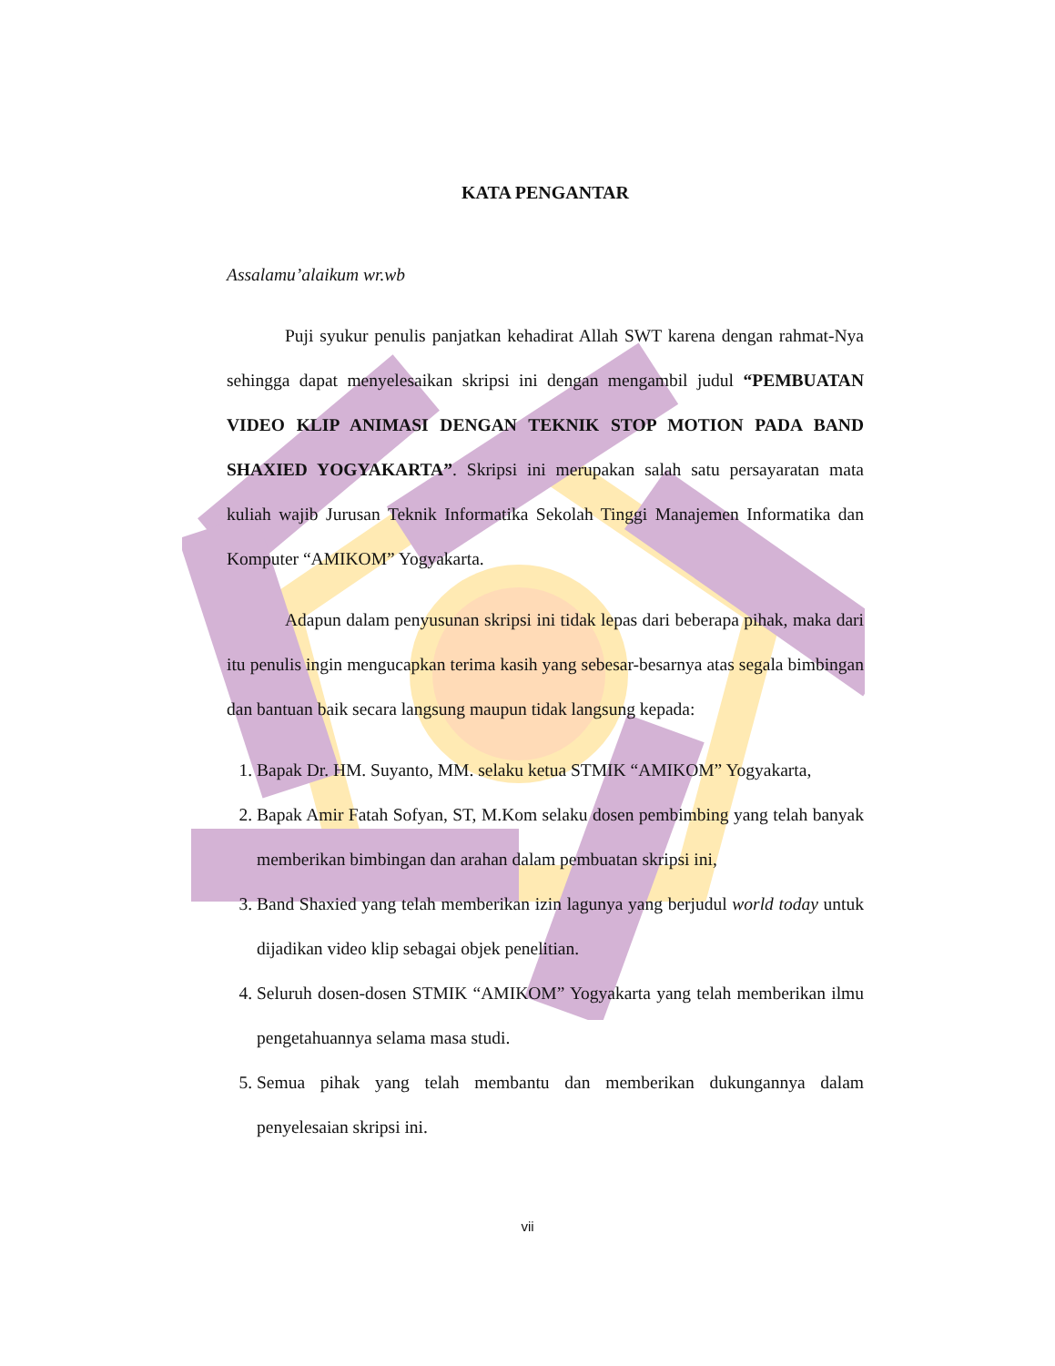KATA PENGANTAR
Assalamu’alaikum wr.wb
Puji syukur penulis panjatkan kehadirat Allah SWT karena dengan rahmat-Nya sehingga dapat menyelesaikan skripsi ini dengan mengambil judul “PEMBUATAN VIDEO KLIP ANIMASI DENGAN TEKNIK STOP MOTION PADA BAND SHAXIED YOGYAKARTA”. Skripsi ini merupakan salah satu persayaratan mata kuliah wajib Jurusan Teknik Informatika Sekolah Tinggi Manajemen Informatika dan Komputer “AMIKOM” Yogyakarta.
Adapun dalam penyusunan skripsi ini tidak lepas dari beberapa pihak, maka dari itu penulis ingin mengucapkan terima kasih yang sebesar-besarnya atas segala bimbingan dan bantuan baik secara langsung maupun tidak langsung kepada:
1. Bapak Dr. HM. Suyanto, MM. selaku ketua STMIK “AMIKOM” Yogyakarta,
2. Bapak Amir Fatah Sofyan, ST, M.Kom selaku dosen pembimbing yang telah banyak memberikan bimbingan dan arahan dalam pembuatan skripsi ini,
3. Band Shaxied yang telah memberikan izin lagunya yang berjudul world today untuk dijadikan video klip sebagai objek penelitian.
4. Seluruh dosen-dosen STMIK “AMIKOM” Yogyakarta yang telah memberikan ilmu pengetahuannya selama masa studi.
5. Semua pihak yang telah membantu dan memberikan dukungannya dalam penyelesaian skripsi ini.
vii